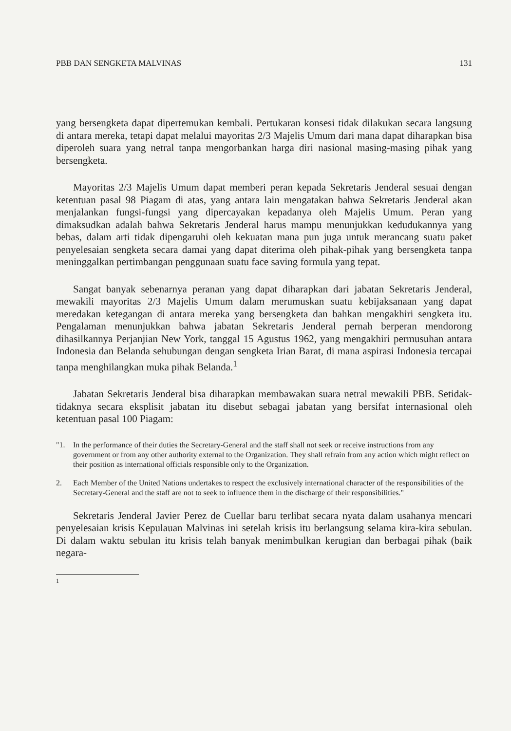PBB DAN SENGKETA MALVINAS 131
yang bersengketa dapat dipertemukan kembali. Pertukaran konsesi tidak dilakukan secara langsung di antara mereka, tetapi dapat melalui mayoritas 2/3 Majelis Umum dari mana dapat diharapkan bisa diperoleh suara yang netral tanpa mengorbankan harga diri nasional masing-masing pihak yang bersengketa.
Mayoritas 2/3 Majelis Umum dapat memberi peran kepada Sekretaris Jenderal sesuai dengan ketentuan pasal 98 Piagam di atas, yang antara lain mengatakan bahwa Sekretaris Jenderal akan menjalankan fungsi-fungsi yang dipercayakan kepadanya oleh Majelis Umum. Peran yang dimaksudkan adalah bahwa Sekretaris Jenderal harus mampu menunjukkan kedudukannya yang bebas, dalam arti tidak dipengaruhi oleh kekuatan mana pun juga untuk merancang suatu paket penyelesaian sengketa secara damai yang dapat diterima oleh pihak-pihak yang bersengketa tanpa meninggalkan pertimbangan penggunaan suatu face saving formula yang tepat.
Sangat banyak sebenarnya peranan yang dapat diharapkan dari jabatan Sekretaris Jenderal, mewakili mayoritas 2/3 Majelis Umum dalam merumuskan suatu kebijaksanaan yang dapat meredakan ketegangan di antara mereka yang bersengketa dan bahkan mengakhiri sengketa itu. Pengalaman menunjukkan bahwa jabatan Sekretaris Jenderal pernah berperan mendorong dihasilkannya Perjanjian New York, tanggal 15 Agustus 1962, yang mengakhiri permusuhan antara Indonesia dan Belanda sehubungan dengan sengketa Irian Barat, di mana aspirasi Indonesia tercapai tanpa menghilangkan muka pihak Belanda.<sup>1</sup>
Jabatan Sekretaris Jenderal bisa diharapkan membawakan suara netral mewakili PBB. Setidak-tidaknya secara eksplisit jabatan itu disebut sebagai jabatan yang bersifat internasional oleh ketentuan pasal 100 Piagam:
"1. In the performance of their duties the Secretary-General and the staff shall not seek or receive instructions from any government or from any other authority external to the Organization. They shall refrain from any action which might reflect on their position as international officials responsible only to the Organization.
2. Each Member of the United Nations undertakes to respect the exclusively international character of the responsibilities of the Secretary-General and the staff are not to seek to influence them in the discharge of their responsibilities."
Sekretaris Jenderal Javier Perez de Cuellar baru terlibat secara nyata dalam usahanya mencari penyelesaian krisis Kepulauan Malvinas ini setelah krisis itu berlangsung selama kira-kira sebulan. Di dalam waktu sebulan itu krisis telah banyak menimbulkan kerugian dan berbagai pihak (baik negara-
<sup>1</sup>